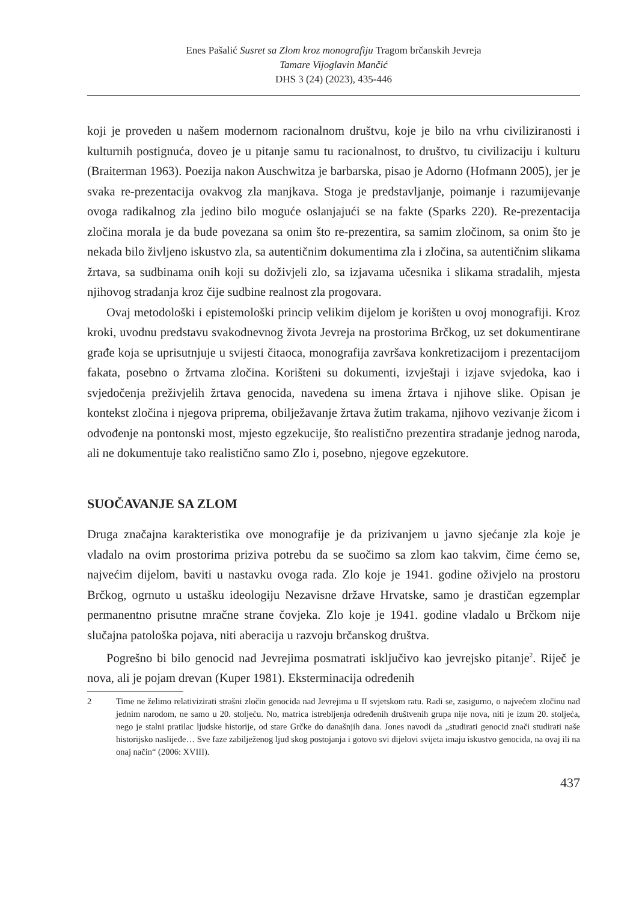Enes Pašalić Susret sa Zlom kroz monografiju Tragom brčanskih Jevreja
Tamare Vijoglavin Mančić
DHS 3 (24) (2023), 435-446
koji je proveden u našem modernom racionalnom društvu, koje je bilo na vrhu civiliziranosti i kulturnih postignuća, doveo je u pitanje samu tu racionalnost, to društvo, tu civilizaciju i kulturu (Braiterman 1963). Poezija nakon Auschwitza je barbarska, pisao je Adorno (Hofmann 2005), jer je svaka re-prezentacija ovakvog zla manjkava. Stoga je predstavljanje, poimanje i razumijevanje ovoga radikalnog zla jedino bilo moguće oslanjajući se na fakte (Sparks 220). Re-prezentacija zločina morala je da bude povezana sa onim što re-prezentira, sa samim zločinom, sa onim što je nekada bilo življeno iskustvo zla, sa autentičnim dokumentima zla i zločina, sa autentičnim slikama žrtava, sa sudbinama onih koji su doživjeli zlo, sa izjavama učesnika i slikama stradalih, mjesta njihovog stradanja kroz čije sudbine realnost zla progovara.
Ovaj metodološki i epistemološki princip velikim dijelom je korišten u ovoj monografiji. Kroz kroki, uvodnu predstavu svakodnevnog života Jevreja na prostorima Brčkog, uz set dokumentirane građe koja se uprisutnjuje u svijesti čitaoca, monografija završava konkretizacijom i prezentacijom fakata, posebno o žrtvama zločina. Korišteni su dokumenti, izvještaji i izjave svjedoka, kao i svjedočenja preživjelih žrtava genocida, navedena su imena žrtava i njihove slike. Opisan je kontekst zločina i njegova priprema, obilježavanje žrtava žutim trakama, njihovo vezivanje žicom i odvođenje na pontonski most, mjesto egzekucije, što realistično prezentira stradanje jednog naroda, ali ne dokumentuje tako realistično samo Zlo i, posebno, njegove egzekutore.
SUOČAVANJE SA ZLOM
Druga značajna karakteristika ove monografije je da prizivanjem u javno sjećanje zla koje je vladalo na ovim prostorima priziva potrebu da se suočimo sa zlom kao takvim, čime ćemo se, najvećim dijelom, baviti u nastavku ovoga rada. Zlo koje je 1941. godine oživjelo na prostoru Brčkog, ogrnuto u ustašku ideologiju Nezavisne države Hrvatske, samo je drastičan egzemplar permanentno prisutne mračne strane čovjeka. Zlo koje je 1941. godine vladalo u Brčkom nije slučajna patološka pojava, niti aberacija u razvoju brčanskog društva.
Pogrešno bi bilo genocid nad Jevrejima posmatrati isključivo kao jevrejsko pitanje<sup>2</sup>. Riječ je nova, ali je pojam drevan (Kuper 1981). Eksterminacija određenih
2 Time ne želimo relativizirati strašni zločin genocida nad Jevrejima u II svjetskom ratu. Radi se, zasigurno, o najvećem zločinu nad jednim narodom, ne samo u 20. stoljeću. No, matrica istrebljenja određenih društvenih grupa nije nova, niti je izum 20. stoljeća, nego je stalni pratilac ljudske historije, od stare Grčke do današnjih dana. Jones navodi da „studirati genocid znači studirati naše historijsko naslijeđe… Sve faze zabilježenog ljud skog postojanja i gotovo svi dijelovi svijeta imaju iskustvo genocida, na ovaj ili na onaj način“ (2006: XVIII).
437